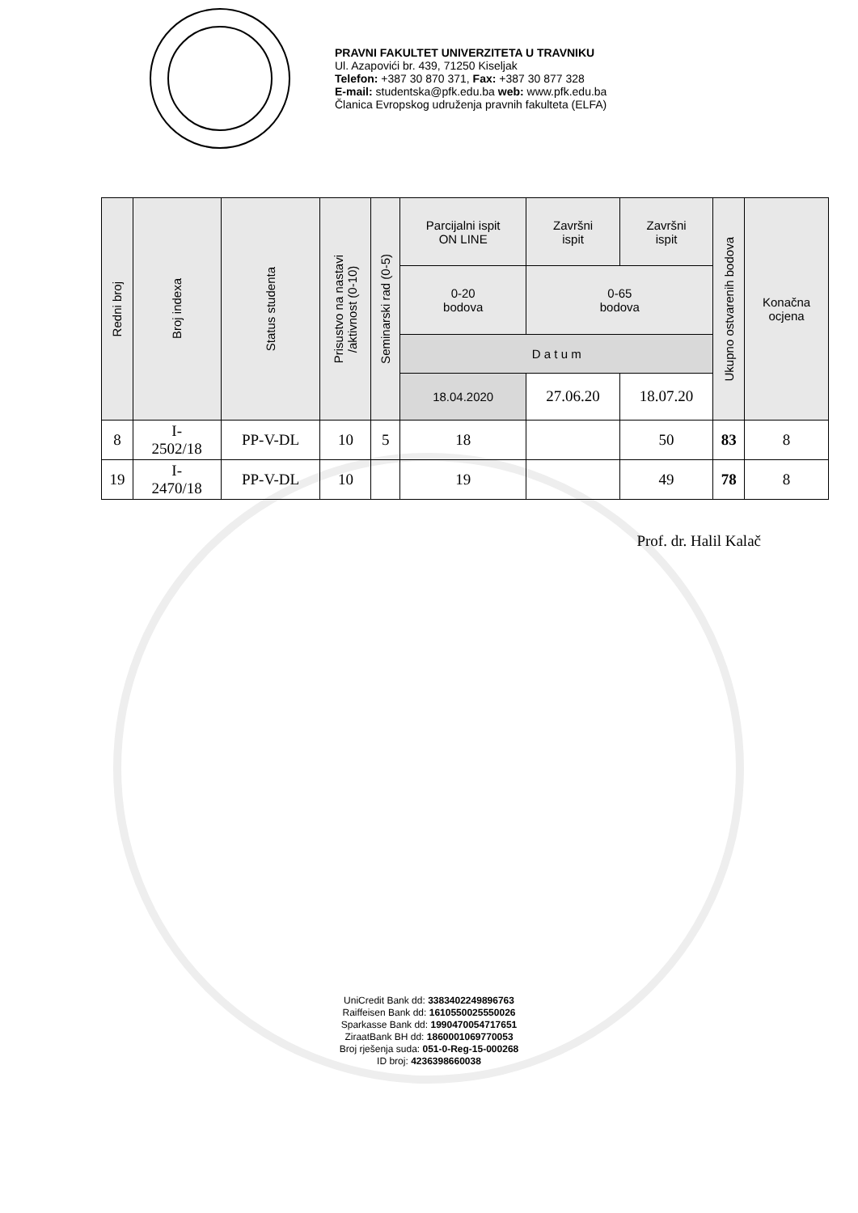PRAVNI FAKULTET UNIVERZITETA U TRAVNIKU
Ul. Azapovići br. 439, 71250 Kiseljak
Telefon: +387 30 870 371, Fax: +387 30 877 328
E-mail: studentska@pfk.edu.ba web: www.pfk.edu.ba
Članica Evropskog udruženja pravnih fakulteta (ELFA)
| Redni broj | Broj indexa | Status studenta | Prisustvo na nastavi /aktivnost (0-10) | Seminarski rad (0-5) | Parcijalni ispit ON LINE | Završni ispit | Završni ispit | Ukupno ostvarenih bodova | Konačna ocjena |
| --- | --- | --- | --- | --- | --- | --- | --- | --- | --- |
| | | | | | 0-20 bodova | 0-65 bodova | | | |
| | | | | | D a t u m | | | | |
| | | | | | 18.04.2020 | 27.06.20 | 18.07.20 | | |
| 8 | I- 2502/18 | PP-V-DL | 10 | 5 | 18 | | 50 | 83 | 8 |
| 19 | I- 2470/18 | PP-V-DL | 10 | | 19 | | 49 | 78 | 8 |
Prof. dr. Halil Kalač
UniCredit Bank dd: 3383402249896763
Raiffeisen Bank dd: 1610550025550026
Sparkasse Bank dd: 1990470054717651
ZiraatBank BH dd: 1860001069770053
Broj rješenja suda: 051-0-Reg-15-000268
ID broj: 4236398660038